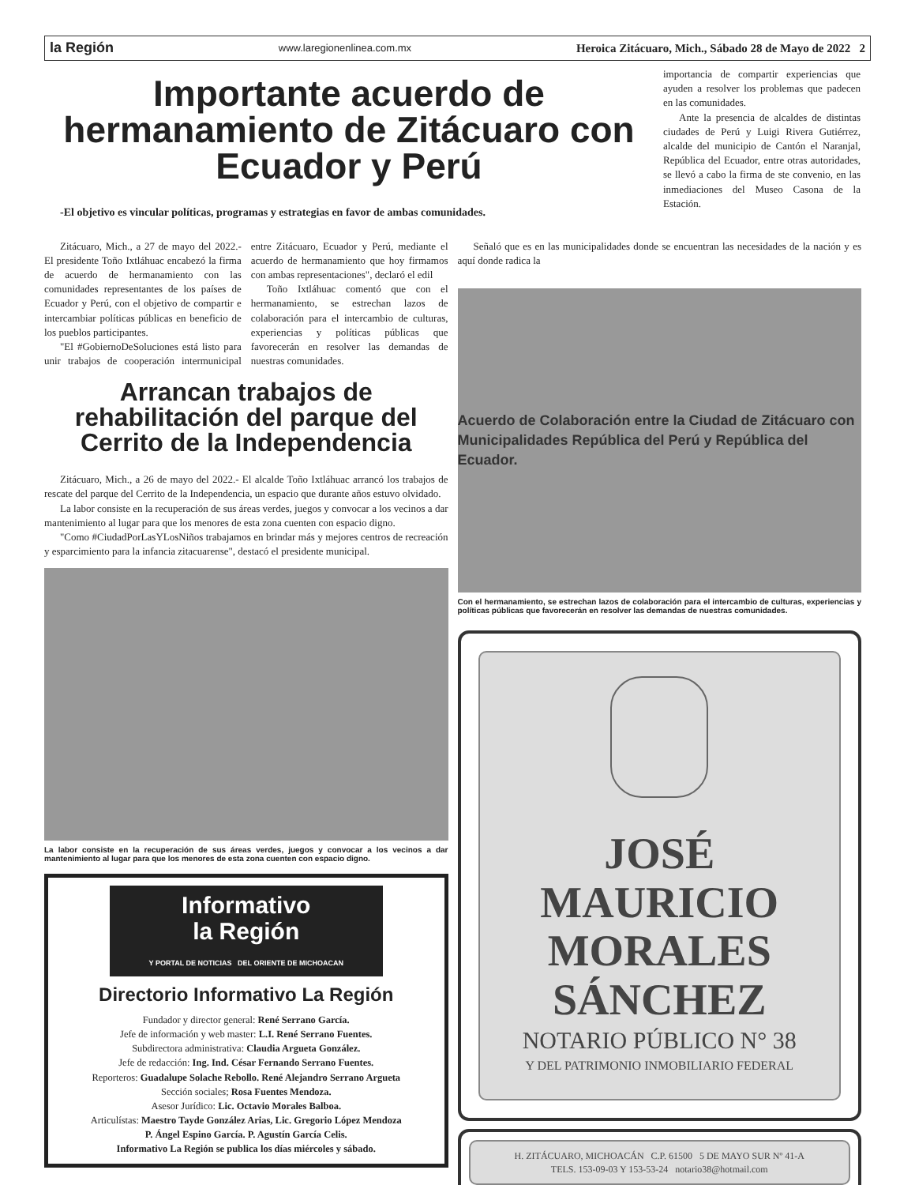la Región www.laregionenlinea.com.mx Heroica Zitácuaro, Mich., Sábado 28 de Mayo de 2022 2
Importante acuerdo de hermanamiento de Zitácuaro con Ecuador y Perú
-El objetivo es vincular políticas, programas y estrategias en favor de ambas comunidades.
importancia de compartir experiencias que ayuden a resolver los problemas que padecen en las comunidades.
Ante la presencia de alcaldes de distintas ciudades de Perú y Luigi Rivera Gutiérrez, alcalde del municipio de Cantón el Naranjal, República del Ecuador, entre otras autoridades, se llevó a cabo la firma de ste convenio, en las inmediaciones del Museo Casona de la Estación.
Zitácuaro, Mich., a 27 de mayo del 2022.- El presidente Toño Ixtláhuac encabezó la firma de acuerdo de hermanamiento con las comunidades representantes de los países de Ecuador y Perú, con el objetivo de compartir e intercambiar políticas públicas en beneficio de los pueblos participantes.
"El #GobiernoDeSoluciones está listo para unir trabajos de cooperación intermunicipal entre Zitácuaro, Ecuador y Perú, mediante el acuerdo de hermanamiento que hoy firmamos con ambas representaciones", declaró el edil
Toño Ixtláhuac comentó que con el hermanamiento, se estrechan lazos de colaboración para el intercambio de culturas, experiencias y políticas públicas que favorecerán en resolver las demandas de nuestras comunidades.
Arrancan trabajos de rehabilitación del parque del Cerrito de la Independencia
Zitácuaro, Mich., a 26 de mayo del 2022.- El alcalde Toño Ixtláhuac arrancó los trabajos de rescate del parque del Cerrito de la Independencia, un espacio que durante años estuvo olvidado.
La labor consiste en la recuperación de sus áreas verdes, juegos y convocar a los vecinos a dar mantenimiento al lugar para que los menores de esta zona cuenten con espacio digno.
"Como #CiudadPorLasYLosNiños trabajamos en brindar más y mejores centros de recreación y esparcimiento para la infancia zitacuarense", destacó el presidente municipal.
La labor consiste en la recuperación de sus áreas verdes, juegos y convocar a los vecinos a dar mantenimiento al lugar para que los menores de esta zona cuenten con espacio digno.
Informativo
la Región
Y PORTAL DE NOTICIAS DEL ORIENTE DE MICHOACAN
Directorio Informativo La Región
Fundador y director general: René Serrano García.
Jefe de información y web master: L.I. René Serrano Fuentes.
Subdirectora administrativa: Claudia Argueta González.
Jefe de redacción: Ing. Ind. César Fernando Serrano Fuentes.
Reporteros: Guadalupe Solache Rebollo. René Alejandro Serrano Argueta
Sección sociales; Rosa Fuentes Mendoza.
Asesor Jurídico: Lic. Octavio Morales Balboa.
Articulístas: Maestro Tayde González Arias, Lic. Gregorio López Mendoza
P. Ángel Espino García. P. Agustín García Celis.
Informativo La Región se publica los días miércoles y sábado.
Señaló que es en las municipalidades donde se encuentran las necesidades de la nación y es aquí donde radica la
Acuerdo de Colaboración entre la Ciudad de Zitácuaro con Municipalidades República del Perú y República del Ecuador.
Con el hermanamiento, se estrechan lazos de colaboración para el intercambio de culturas, experiencias y políticas públicas que favorecerán en resolver las demandas de nuestras comunidades.
JOSÉ
MAURICIO
MORALES
SÁNCHEZ
NOTARIO PÚBLICO N° 38
Y DEL PATRIMONIO INMOBILIARIO FEDERAL
H. ZITÁCUARO, MICHOACÁN C.P. 61500 5 DE MAYO SUR Nº 41-A
TELS. 153-09-03 Y 153-53-24 notario38@hotmail.com